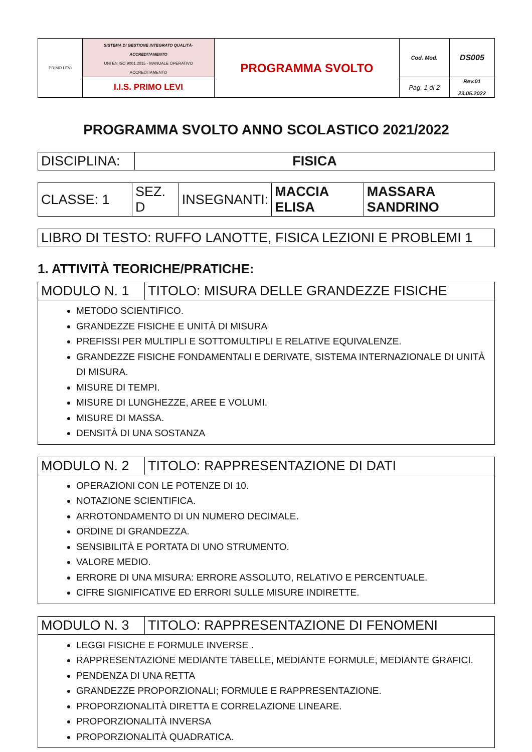| PRIMO LEVI | SISTEMA DI GESTIONE INTEGRATO QUALITÀ-ACCREDITAMENTO UNI EN ISO 9001:2015 - MANUALE OPERATIVO ACCREDITAMENTO | PROGRAMMA SVOLTO | Cod. Mod. | DS005 |
| | I.I.S. PRIMO LEVI | | Pag. 1 di 2 | Rev.01 23.05.2022 |
PROGRAMMA SVOLTO ANNO SCOLASTICO 2021/2022
| DISCIPLINA: | FISICA |
| CLASSE: 1 | SEZ. D | INSEGNANTI: | MACCIA ELISA | MASSARA SANDRINO |
| LIBRO DI TESTO: RUFFO LANOTTE, FISICA LEZIONI E PROBLEMI 1 |
1. ATTIVITÀ TEORICHE/PRATICHE:
| MODULO N. 1 | TITOLO: MISURA DELLE GRANDEZZE FISICHE |
| METODO SCIENTIFICO. GRANDEZZE FISICHE E UNITÀ DI MISURA PREFISSI PER MULTIPLI E SOTTOMULTIPLI E RELATIVE EQUIVALENZE. GRANDEZZE FISICHE FONDAMENTALI E DERIVATE, SISTEMA INTERNAZIONALE DI UNITÀ DI MISURA. MISURE DI TEMPI. MISURE DI LUNGHEZZE, AREE E VOLUMI. MISURE DI MASSA. DENSITÀ DI UNA SOSTANZA | |
| MODULO N. 2 | TITOLO: RAPPRESENTAZIONE DI DATI |
| OPERAZIONI CON LE POTENZE DI 10. NOTAZIONE SCIENTIFICA. ARROTONDAMENTO DI UN NUMERO DECIMALE. ORDINE DI GRANDEZZA. SENSIBILITÀ E PORTATA DI UNO STRUMENTO. VALORE MEDIO. ERRORE DI UNA MISURA: ERRORE ASSOLUTO, RELATIVO E PERCENTUALE. CIFRE SIGNIFICATIVE ED ERRORI SULLE MISURE INDIRETTE. | |
| MODULO N. 3 | TITOLO: RAPPRESENTAZIONE DI FENOMENI |
| LEGGI FISICHE E FORMULE INVERSE . RAPPRESENTAZIONE MEDIANTE TABELLE, MEDIANTE FORMULE, MEDIANTE GRAFICI. PENDENZA DI UNA RETTA GRANDEZZE PROPORZIONALI; FORMULE E RAPPRESENTAZIONE. PROPORZIONALITÀ DIRETTA E CORRELAZIONE LINEARE. PROPORZIONALITÀ INVERSA PROPORZIONALITÀ QUADRATICA. | |